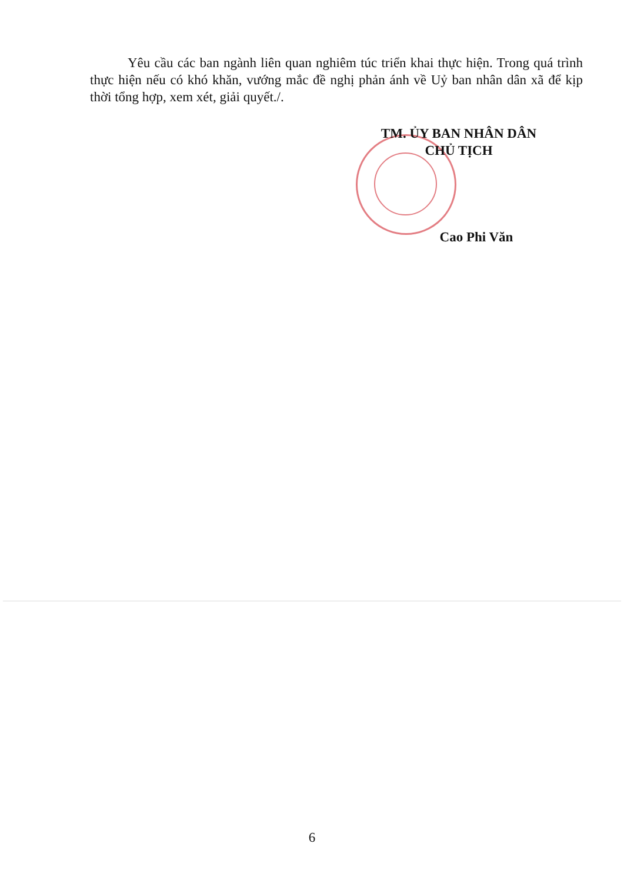Yêu cầu các ban ngành liên quan nghiêm túc triển khai thực hiện. Trong quá trình thực hiện nếu có khó khăn, vướng mắc đề nghị phản ánh về Uỷ ban nhân dân xã để kịp thời tổng hợp, xem xét, giải quyết./.
TM. ỦY BAN NHÂN DÂN
CHỦ TỊCH
Cao Phi Văn
6